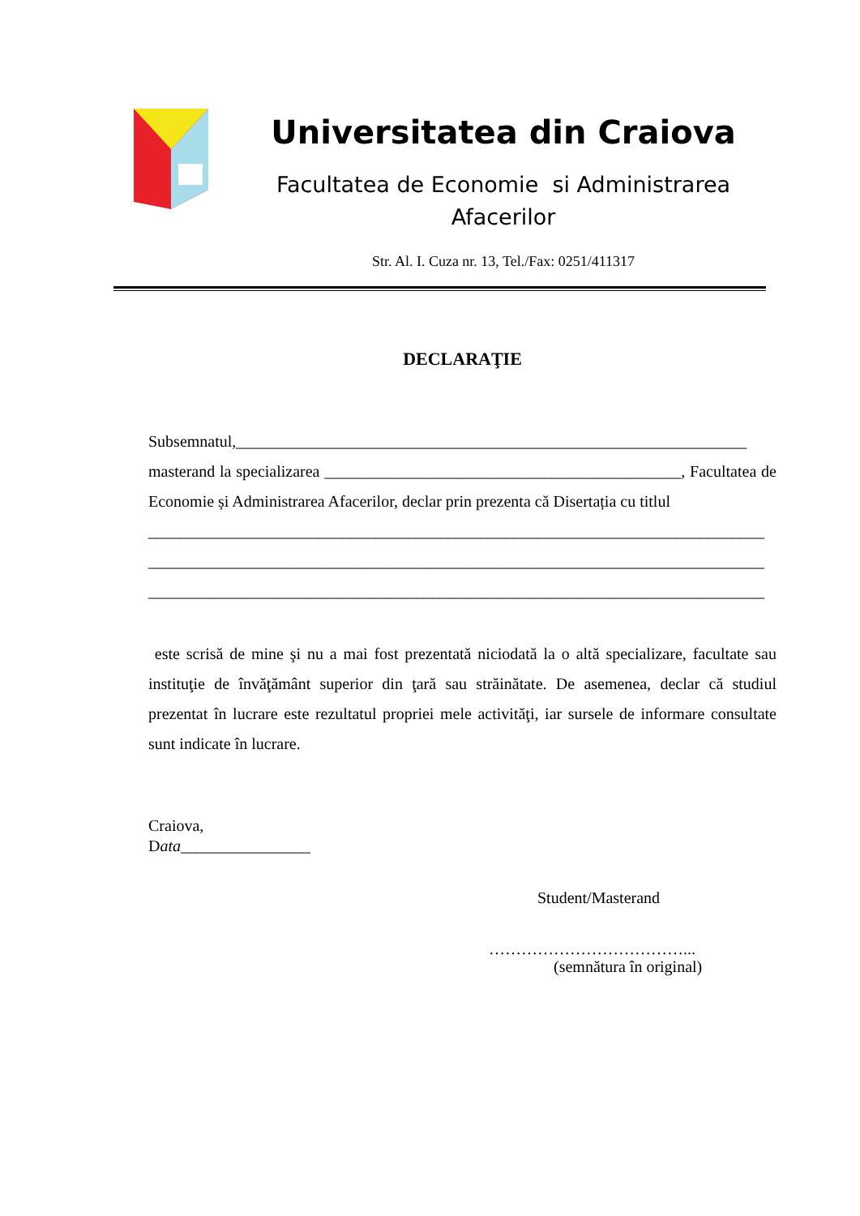Universitatea din Craiova
Facultatea de Economie si Administrarea
Afacerilor
Str. Al. I. Cuza nr. 13, Tel./Fax: 0251/411317
DECLARAŢIE
Subsemnatul,_______________________________________________________________
masterand la specializarea ____________________________________________, Facultatea de Economie și Administrarea Afacerilor, declar prin prezenta că Disertația cu titlul
____________________________________________________________________________
____________________________________________________________________________
____________________________________________________________________________
este scrisă de mine şi nu a mai fost prezentată niciodată la o altă specializare, facultate sau instituţie de învăţământ superior din ţară sau străinătate. De asemenea, declar că studiul prezentat în lucrare este rezultatul propriei mele activităţi, iar sursele de informare consultate sunt indicate în lucrare.
Craiova,
Data________________
Student/Masterand
………………………………...
(semnătura în original)